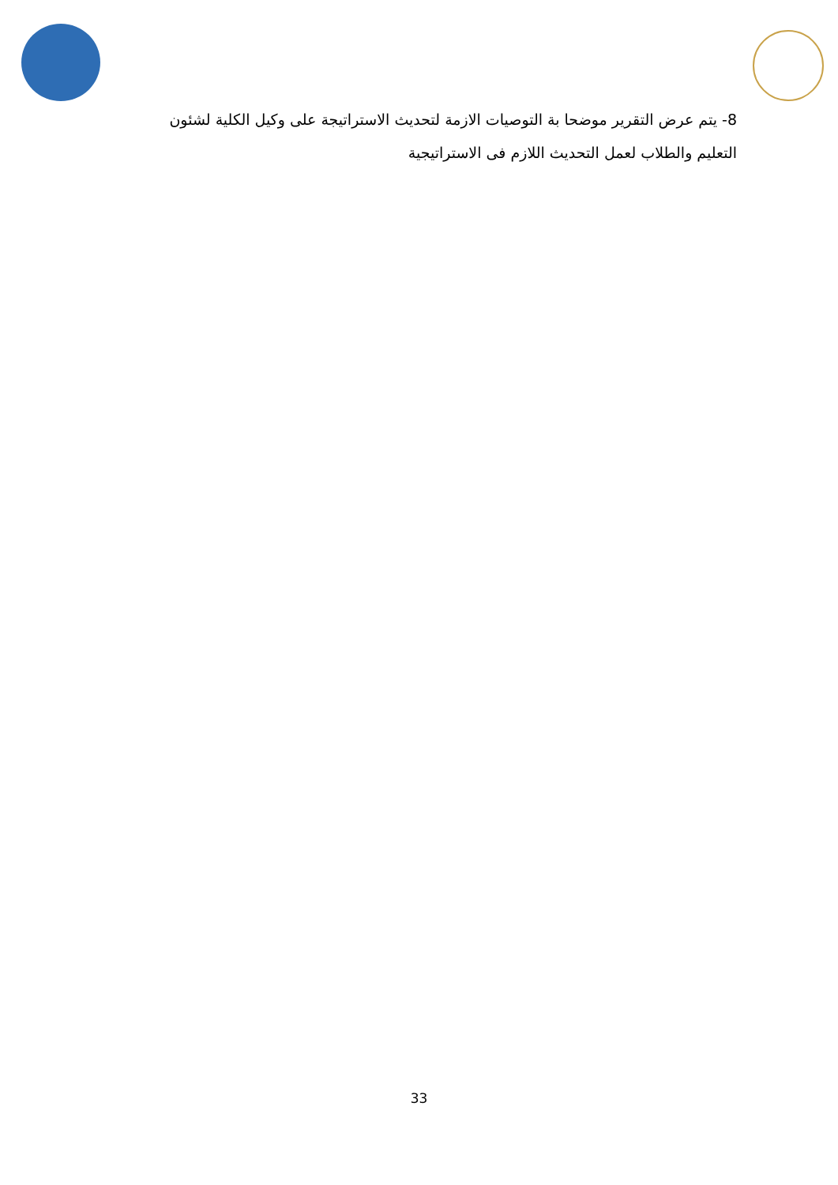8- يتم عرض التقرير موضحا بة التوصيات الازمة لتحديث الاستراتيجة على وكيل الكلية لشئون التعليم والطلاب لعمل التحديث اللازم فى الاستراتيجية
33